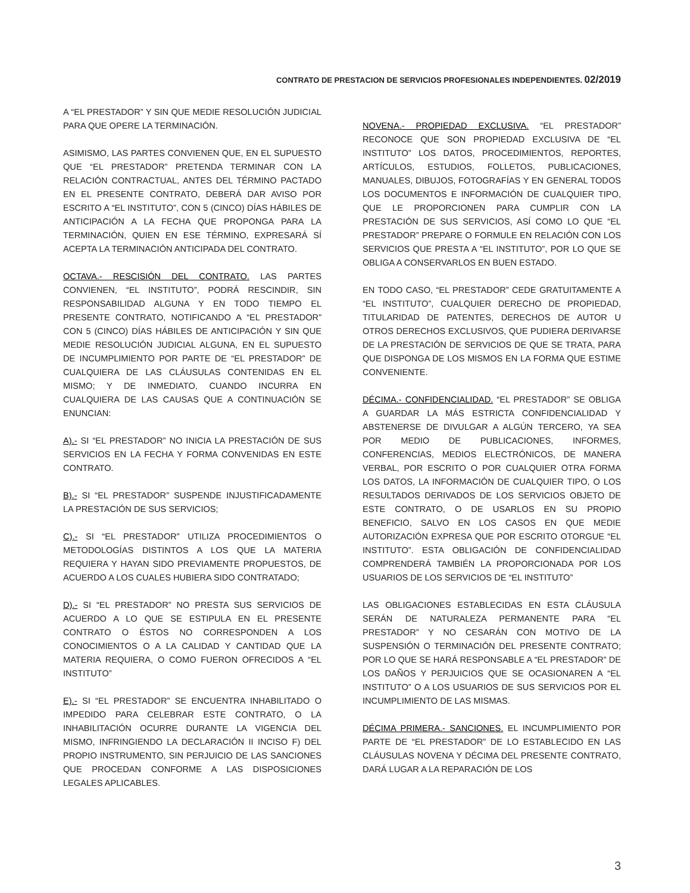CONTRATO DE PRESTACION DE SERVICIOS PROFESIONALES INDEPENDIENTES. 02/2019
A “EL PRESTADOR” Y SIN QUE MEDIE RESOLUCIÓN JUDICIAL PARA QUE OPERE LA TERMINACIÓN.
ASIMISMO, LAS PARTES CONVIENEN QUE, EN EL SUPUESTO QUE “EL PRESTADOR” PRETENDA TERMINAR CON LA RELACIÓN CONTRACTUAL, ANTES DEL TÉRMINO PACTADO EN EL PRESENTE CONTRATO, DEBERÁ DAR AVISO POR ESCRITO A “EL INSTITUTO”, CON 5 (CINCO) DÍAS HÁBILES DE ANTICIPACIÓN A LA FECHA QUE PROPONGA PARA LA TERMINACIÓN, QUIEN EN ESE TÉRMINO, EXPRESARÁ SÍ ACEPTA LA TERMINACIÓN ANTICIPADA DEL CONTRATO.
OCTAVA.- RESCISIÓN DEL CONTRATO. LAS PARTES CONVIENEN, “EL INSTITUTO”, PODRÁ RESCINDIR, SIN RESPONSABILIDAD ALGUNA Y EN TODO TIEMPO EL PRESENTE CONTRATO, NOTIFICANDO A “EL PRESTADOR” CON 5 (CINCO) DÍAS HÁBILES DE ANTICIPACIÓN Y SIN QUE MEDIE RESOLUCIÓN JUDICIAL ALGUNA, EN EL SUPUESTO DE INCUMPLIMIENTO POR PARTE DE “EL PRESTADOR” DE CUALQUIERA DE LAS CLÁUSULAS CONTENIDAS EN EL MISMO; Y DE INMEDIATO, CUANDO INCURRA EN CUALQUIERA DE LAS CAUSAS QUE A CONTINUACIÓN SE ENUNCIAN:
A).- SI “EL PRESTADOR” NO INICIA LA PRESTACIÓN DE SUS SERVICIOS EN LA FECHA Y FORMA CONVENIDAS EN ESTE CONTRATO.
B).- SI “EL PRESTADOR” SUSPENDE INJUSTIFICADAMENTE LA PRESTACIÓN DE SUS SERVICIOS;
C).- SI “EL PRESTADOR” UTILIZA PROCEDIMIENTOS O METODOLOGÍAS DISTINTOS A LOS QUE LA MATERIA REQUIERA Y HAYAN SIDO PREVIAMENTE PROPUESTOS, DE ACUERDO A LOS CUALES HUBIERA SIDO CONTRATADO;
D).- SI “EL PRESTADOR” NO PRESTA SUS SERVICIOS DE ACUERDO A LO QUE SE ESTIPULA EN EL PRESENTE CONTRATO O ÉSTOS NO CORRESPONDEN A LOS CONOCIMIENTOS O A LA CALIDAD Y CANTIDAD QUE LA MATERIA REQUIERA, O COMO FUERON OFRECIDOS A “EL INSTITUTO”
E).- SI “EL PRESTADOR” SE ENCUENTRA INHABILITADO O IMPEDIDO PARA CELEBRAR ESTE CONTRATO, O LA INHABILITACIÓN OCURRE DURANTE LA VIGENCIA DEL MISMO, INFRINGIENDO LA DECLARACIÓN II INCISO F) DEL PROPIO INSTRUMENTO, SIN PERJUICIO DE LAS SANCIONES QUE PROCEDAN CONFORME A LAS DISPOSICIONES LEGALES APLICABLES.
NOVENA.- PROPIEDAD EXCLUSIVA. “EL PRESTADOR” RECONOCE QUE SON PROPIEDAD EXCLUSIVA DE “EL INSTITUTO” LOS DATOS, PROCEDIMIENTOS, REPORTES, ARTÍCULOS, ESTUDIOS, FOLLETOS, PUBLICACIONES, MANUALES, DIBUJOS, FOTOGRAFÍAS Y EN GENERAL TODOS LOS DOCUMENTOS E INFORMACIÓN DE CUALQUIER TIPO, QUE LE PROPORCIONEN PARA CUMPLIR CON LA PRESTACIÓN DE SUS SERVICIOS, ASÍ COMO LO QUE “EL PRESTADOR” PREPARE O FORMULE EN RELACIÓN CON LOS SERVICIOS QUE PRESTA A “EL INSTITUTO”, POR LO QUE SE OBLIGA A CONSERVARLOS EN BUEN ESTADO.
EN TODO CASO, “EL PRESTADOR” CEDE GRATUITAMENTE A “EL INSTITUTO”, CUALQUIER DERECHO DE PROPIEDAD, TITULARIDAD DE PATENTES, DERECHOS DE AUTOR U OTROS DERECHOS EXCLUSIVOS, QUE PUDIERA DERIVARSE DE LA PRESTACIÓN DE SERVICIOS DE QUE SE TRATA, PARA QUE DISPONGA DE LOS MISMOS EN LA FORMA QUE ESTIME CONVENIENTE.
DÉCIMA.- CONFIDENCIALIDAD. “EL PRESTADOR” SE OBLIGA A GUARDAR LA MÁS ESTRICTA CONFIDENCIALIDAD Y ABSTENERSE DE DIVULGAR A ALGÚN TERCERO, YA SEA POR MEDIO DE PUBLICACIONES, INFORMES, CONFERENCIAS, MEDIOS ELECTRÓNICOS, DE MANERA VERBAL, POR ESCRITO O POR CUALQUIER OTRA FORMA LOS DATOS, LA INFORMACIÓN DE CUALQUIER TIPO, O LOS RESULTADOS DERIVADOS DE LOS SERVICIOS OBJETO DE ESTE CONTRATO, O DE USARLOS EN SU PROPIO BENEFICIO, SALVO EN LOS CASOS EN QUE MEDIE AUTORIZACIÓN EXPRESA QUE POR ESCRITO OTORGUE “EL INSTITUTO”. ESTA OBLIGACIÓN DE CONFIDENCIALIDAD COMPRENDERÁ TAMBIÉN LA PROPORCIONADA POR LOS USUARIOS DE LOS SERVICIOS DE “EL INSTITUTO”
LAS OBLIGACIONES ESTABLECIDAS EN ESTA CLÁUSULA SERÁN DE NATURALEZA PERMANENTE PARA “EL PRESTADOR” Y NO CESARÁN CON MOTIVO DE LA SUSPENSIÓN O TERMINACIÓN DEL PRESENTE CONTRATO; POR LO QUE SE HARÁ RESPONSABLE A “EL PRESTADOR” DE LOS DAÑOS Y PERJUICIOS QUE SE OCASIONAREN A “EL INSTITUTO” O A LOS USUARIOS DE SUS SERVICIOS POR EL INCUMPLIMIENTO DE LAS MISMAS.
DÉCIMA PRIMERA.- SANCIONES. EL INCUMPLIMIENTO POR PARTE DE “EL PRESTADOR” DE LO ESTABLECIDO EN LAS CLÁUSULAS NOVENA Y DÉCIMA DEL PRESENTE CONTRATO, DARÁ LUGAR A LA REPARACIÓN DE LOS
3